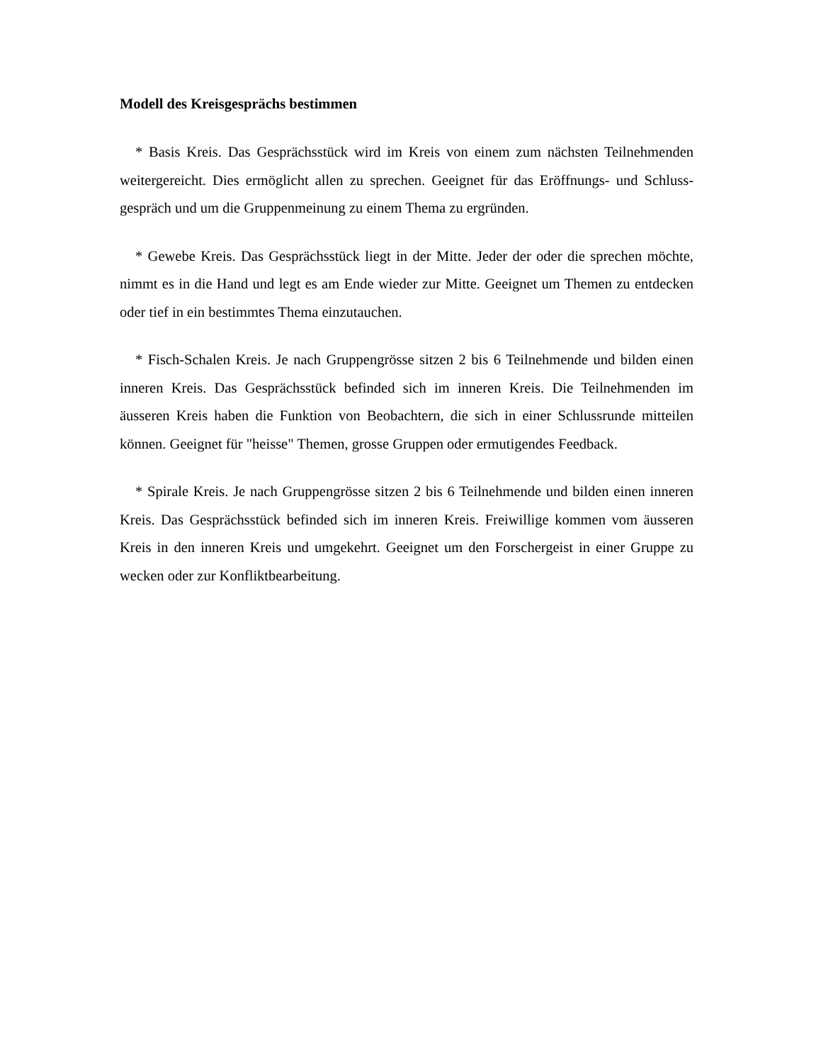Modell des Kreisgesprächs bestimmen
* Basis Kreis. Das Gesprächsstück wird im Kreis von einem zum nächsten Teilnehmenden weitergereicht. Dies ermöglicht allen zu sprechen. Geeignet für das Eröffnungs- und Schluss- gespräch und um die Gruppenmeinung zu einem Thema zu ergründen.
* Gewebe Kreis. Das Gesprächsstück liegt in der Mitte. Jeder der oder die sprechen möchte, nimmt es in die Hand und legt es am Ende wieder zur Mitte. Geeignet um Themen zu entdecken oder tief in ein bestimmtes Thema einzutauchen.
* Fisch-Schalen Kreis. Je nach Gruppengrösse sitzen 2 bis 6 Teilnehmende und bilden einen inneren Kreis. Das Gesprächsstück befinded sich im inneren Kreis. Die Teilnehmenden im äusseren Kreis haben die Funktion von Beobachtern, die sich in einer Schlussrunde mitteilen können. Geeignet für "heisse" Themen, grosse Gruppen oder ermutigendes Feedback.
* Spirale Kreis. Je nach Gruppengrösse sitzen 2 bis 6 Teilnehmende und bilden einen inneren Kreis. Das Gesprächsstück befinded sich im inneren Kreis. Freiwillige kommen vom äusseren Kreis in den inneren Kreis und umgekehrt. Geeignet um den Forschergeist in einer Gruppe zu wecken oder zur Konfliktbearbeitung.